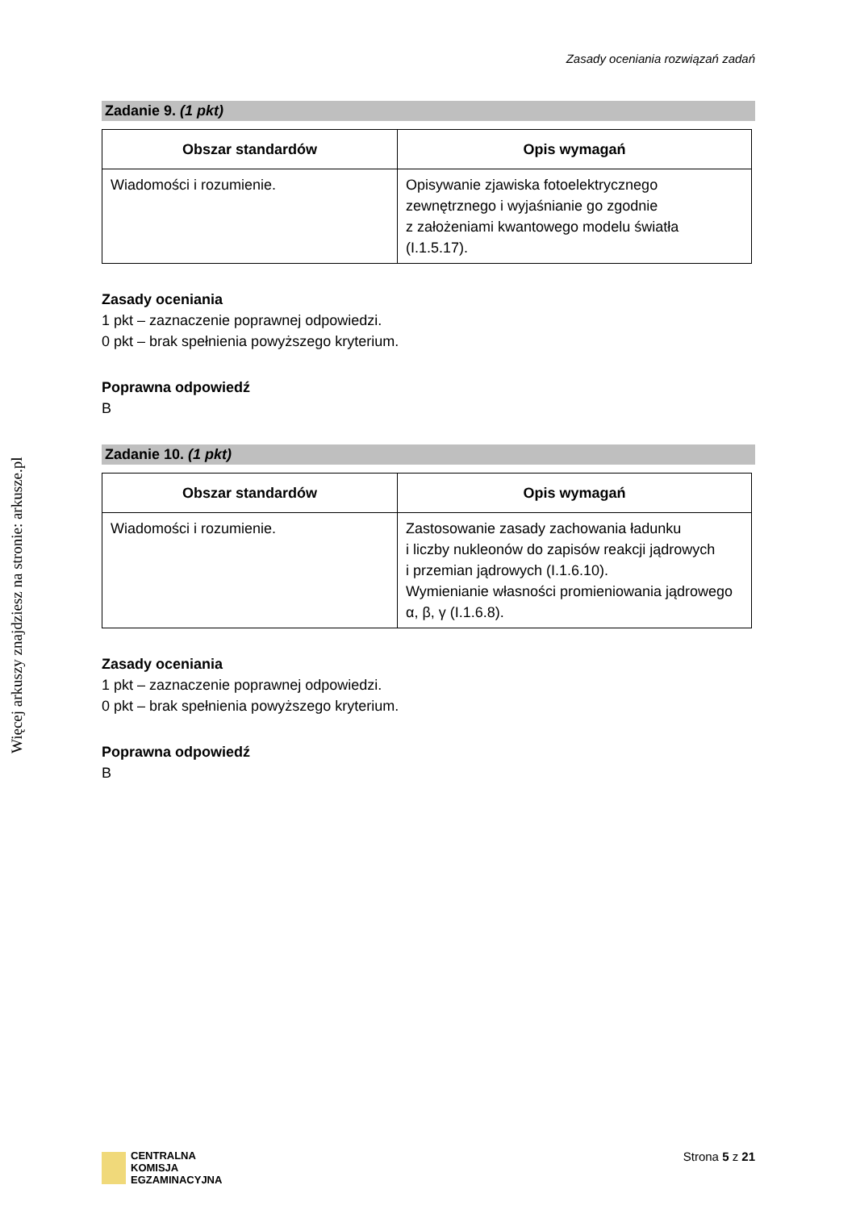Więcej arkuszy znajdziesz na stronie: arkusze.pl
Zasady oceniania rozwiązań zadań
Zadanie 9. (1 pkt)
| Obszar standardów | Opis wymagań |
| --- | --- |
| Wiadomości i rozumienie. | Opisywanie zjawiska fotoelektrycznego zewnętrznego i wyjaśnianie go zgodnie z założeniami kwantowego modelu światła (I.1.5.17). |
Zasady oceniania
1 pkt – zaznaczenie poprawnej odpowiedzi.
0 pkt – brak spełnienia powyższego kryterium.
Poprawna odpowiedź
B
Zadanie 10. (1 pkt)
| Obszar standardów | Opis wymagań |
| --- | --- |
| Wiadomości i rozumienie. | Zastosowanie zasady zachowania ładunku i liczby nukleonów do zapisów reakcji jądrowych i przemian jądrowych (I.1.6.10). Wymienianie własności promieniowania jądrowego α, β, γ (I.1.6.8). |
Zasady oceniania
1 pkt – zaznaczenie poprawnej odpowiedzi.
0 pkt – brak spełnienia powyższego kryterium.
Poprawna odpowiedź
B
CENTRALNA
KOMISJA
EGZAMINACYJNA
Strona 5 z 21